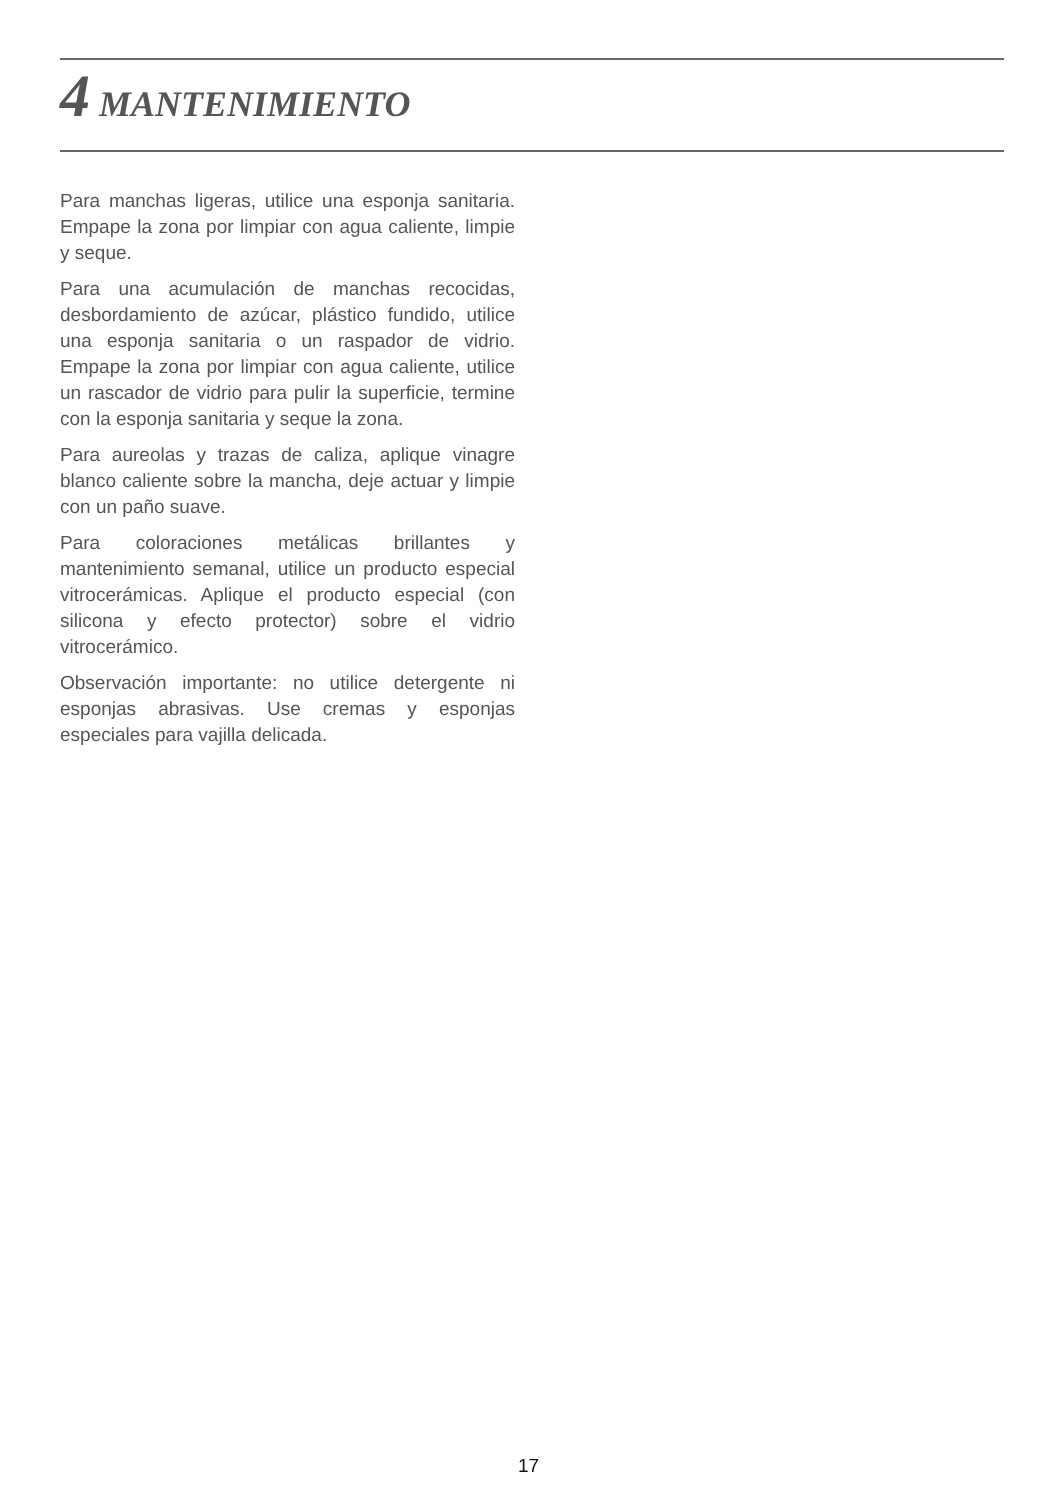4 MANTENIMIENTO
Para manchas ligeras, utilice una esponja sanitaria. Empape la zona por limpiar con agua caliente, limpie y seque.
Para una acumulación de manchas recocidas, desbordamiento de azúcar, plástico fundido, utilice una esponja sanitaria o un raspador de vidrio. Empape la zona por limpiar con agua caliente, utilice un rascador de vidrio para pulir la superficie, termine con la esponja sanitaria y seque la zona.
Para aureolas y trazas de caliza, aplique vinagre blanco caliente sobre la mancha, deje actuar y limpie con un paño suave.
Para coloraciones metálicas brillantes y mantenimiento semanal, utilice un producto especial vitrocerámicas. Aplique el producto especial (con silicona y efecto protector) sobre el vidrio vitrocerámico.
Observación importante: no utilice detergente ni esponjas abrasivas. Use cremas y esponjas especiales para vajilla delicada.
17